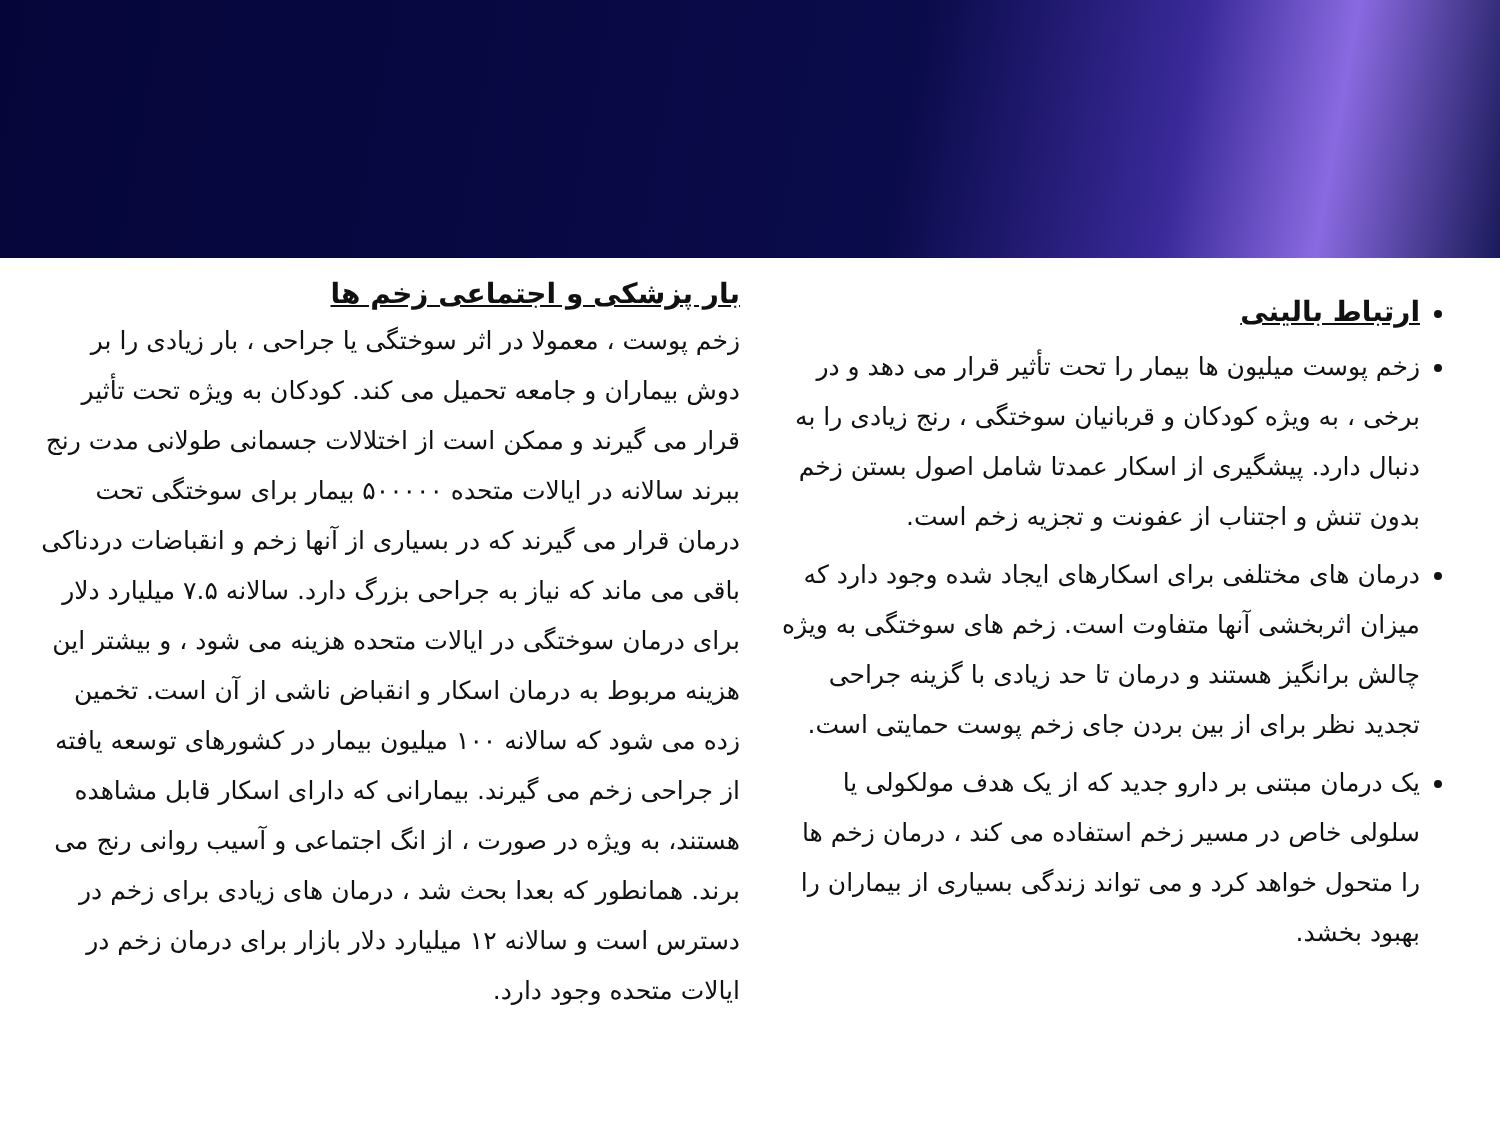ارتباط بالینی
زخم پوست میلیون ها بیمار را تحت تأثیر قرار می دهد و در برخی ، به ویژه کودکان و قربانیان سوختگی ، رنج زیادی را به دنبال دارد. پیشگیری از اسکار عمدتا شامل اصول بستن زخم بدون تنش و اجتناب از عفونت و تجزیه زخم است.
درمان های مختلفی برای اسکارهای ایجاد شده وجود دارد که میزان اثربخشی آنها متفاوت است. زخم های سوختگی به ویژه چالش برانگیز هستند و درمان تا حد زیادی با گزینه جراحی تجدید نظر برای از بین بردن جای زخم پوست حمایتی است.
یک درمان مبتنی بر دارو جدید که از یک هدف مولکولی یا سلولی خاص در مسیر زخم استفاده می کند ، درمان زخم ها را متحول خواهد کرد و می تواند زندگی بسیاری از بیماران را بهبود بخشد.
بار پزشکی و اجتماعی زخم ها
زخم پوست ، معمولا در اثر سوختگی یا جراحی ، بار زیادی را بر دوش بیماران و جامعه تحمیل می کند. کودکان به ویژه تحت تأثیر قرار می گیرند و ممکن است از اختلالات جسمانی طولانی مدت رنج ببرند سالانه در ایالات متحده ۵۰۰۰۰۰ بیمار برای سوختگی تحت درمان قرار می گیرند که در بسیاری از آنها زخم و انقباضات دردناکی باقی می ماند که نیاز به جراحی بزرگ دارد. سالانه ۷.۵ میلیارد دلار برای درمان سوختگی در ایالات متحده هزینه می شود ، و بیشتر این هزینه مربوط به درمان اسکار و انقباض ناشی از آن است. تخمین زده می شود که سالانه ۱۰۰ میلیون بیمار در کشورهای توسعه یافته از جراحی زخم می گیرند. بیمارانی که دارای اسکار قابل مشاهده هستند، به ویژه در صورت ، از انگ اجتماعی و آسیب روانی رنج می برند. همانطور که بعدا بحث شد ، درمان های زیادی برای زخم در دسترس است و سالانه ۱۲ میلیارد دلار بازار برای درمان زخم در ایالات متحده وجود دارد.